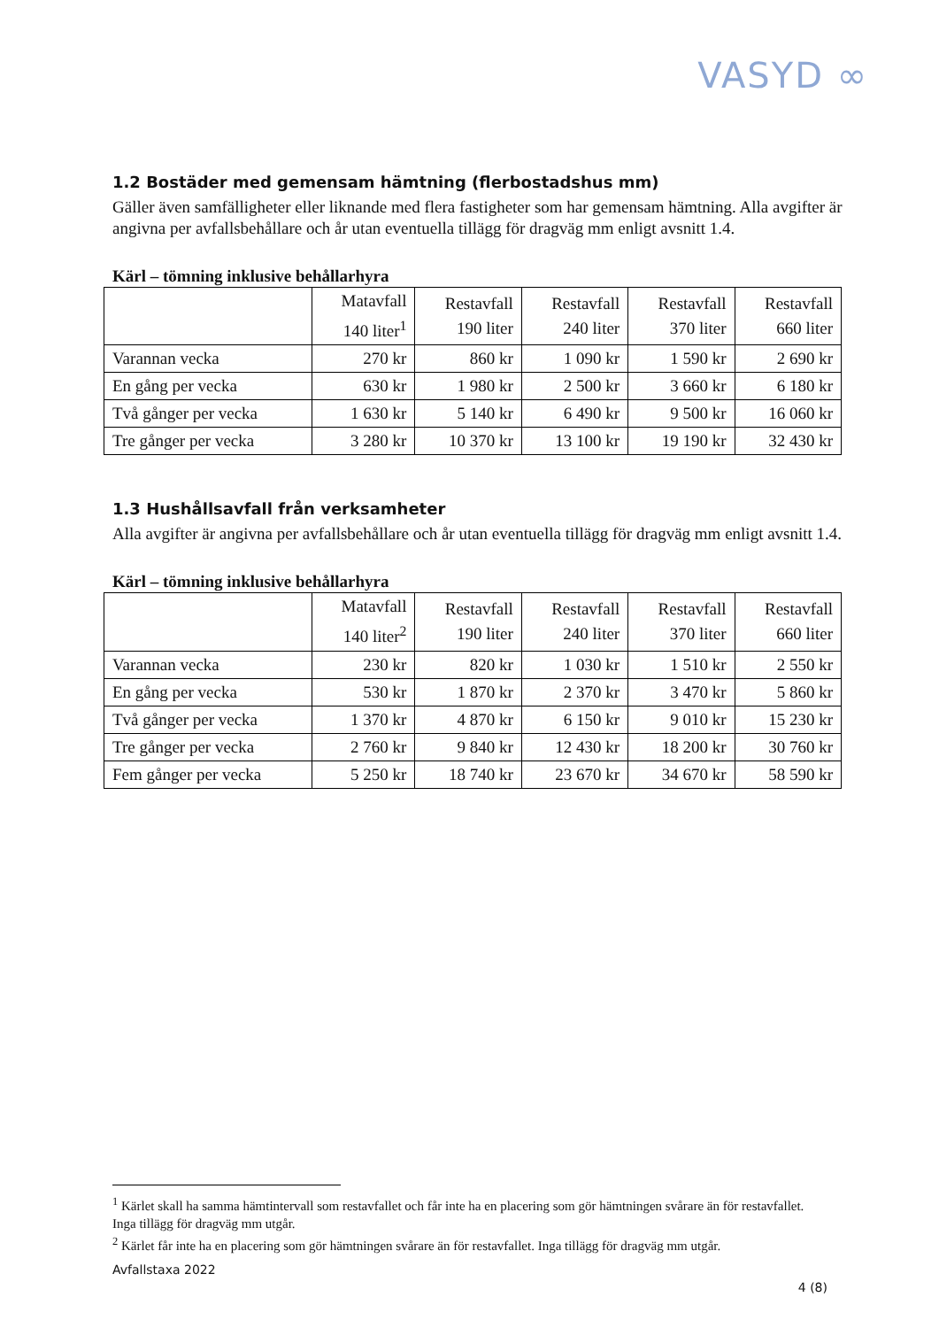VASYD ∞
1.2 Bostäder med gemensam hämtning (flerbostadshus mm)
Gäller även samfälligheter eller liknande med flera fastigheter som har gemensam hämtning. Alla avgifter är angivna per avfallsbehållare och år utan eventuella tillägg för dragväg mm enligt avsnitt 1.4.
Kärl – tömning inklusive behållarhyra
| | Matavfall 140 liter<sup>1</sup> | Restavfall 190 liter | Restavfall 240 liter | Restavfall 370 liter | Restavfall 660 liter |
| --- | --- | --- | --- | --- | --- |
| Varannan vecka | 270 kr | 860 kr | 1 090 kr | 1 590 kr | 2 690 kr |
| En gång per vecka | 630 kr | 1 980 kr | 2 500 kr | 3 660 kr | 6 180 kr |
| Två gånger per vecka | 1 630 kr | 5 140 kr | 6 490 kr | 9 500 kr | 16 060 kr |
| Tre gånger per vecka | 3 280 kr | 10 370 kr | 13 100 kr | 19 190 kr | 32 430 kr |
1.3 Hushållsavfall från verksamheter
Alla avgifter är angivna per avfallsbehållare och år utan eventuella tillägg för dragväg mm enligt avsnitt 1.4.
Kärl – tömning inklusive behållarhyra
| | Matavfall 140 liter<sup>2</sup> | Restavfall 190 liter | Restavfall 240 liter | Restavfall 370 liter | Restavfall 660 liter |
| --- | --- | --- | --- | --- | --- |
| Varannan vecka | 230 kr | 820 kr | 1 030 kr | 1 510 kr | 2 550 kr |
| En gång per vecka | 530 kr | 1 870 kr | 2 370 kr | 3 470 kr | 5 860 kr |
| Två gånger per vecka | 1 370 kr | 4 870 kr | 6 150 kr | 9 010 kr | 15 230 kr |
| Tre gånger per vecka | 2 760 kr | 9 840 kr | 12 430 kr | 18 200 kr | 30 760 kr |
| Fem gånger per vecka | 5 250 kr | 18 740 kr | 23 670 kr | 34 670 kr | 58 590 kr |
<sup>1</sup> Kärlet skall ha samma hämtintervall som restavfallet och får inte ha en placering som gör hämtningen svårare än för restavfallet. Inga tillägg för dragväg mm utgår.
<sup>2</sup> Kärlet får inte ha en placering som gör hämtningen svårare än för restavfallet. Inga tillägg för dragväg mm utgår.
Avfallstaxa 2022
4 (8)